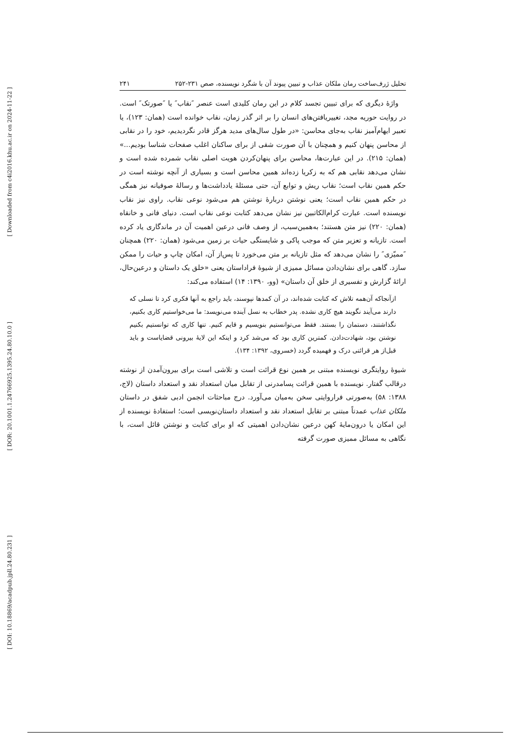[ Downloaded from c4i2016.khu.ac.ir on 2024-11-22 ]
[ DOR: 20.1001.1.24766925.1395.24.80.10.0 ]
[ DOI: 10.18869/acadpub.jpll.24.80.231 ]
تحلیل ژرف‌ساخت رمان ملکان عذاب و تبیین پیوند آن با شگرد نویسنده، صص ۲۳۱-۲۵۲ ۲۴۱
واژهٔ دیگری که برای تبیین تجسد کلام در این رمان کلیدی است عنصر ″نقاب″ یا ″صورتک″ است. در روایت حوریه مجد، تغییریافتن‌های انسان را بر اثر گذر زمان، نقاب خوانده است (همان: ۱۲۳)، یا تعبیر ایهام‌آمیز نقاب به‌جای محاسن: «در طول سال‌های مدید هرگز قادر نگردیدیم، خود را در نقابی از محاسن پنهان کنیم و همچنان با آن صورت شقی از برای ساکنان اغلب صفحات شناسا بودیم...» (همان: ۲۱۵). در این عبارت‌ها، محاسن برای پنهان‌کردن هویت اصلی نقاب شمرده شده است و نشان می‌دهد نقابی هم که به زکریا زده‌اند همین محاسن است و بسیاری از آنچه نوشته است در حکم همین نقاب است؛ نقاب ریش و توابع آن، حتی مسئلهٔ یادداشت‌ها و رسالهٔ صوفیانه نیز همگی در حکم همین نقاب است؛ یعنی نوشتن دربارهٔ نوشتن هم می‌شود نوعی نقاب. راوی نیز نقاب نویسنده است. عبارت کرام‌الکاتبین نیز نشان می‌دهد کتابت نوعی نقاب است. دنیای فانی و خانقاه (همان: ۲۲۰) نیز متن هستند؛ به‌همین‌سبب، از وصف فانی درعین اهمیت آن در ماندگاری یاد کرده است. تازیانه و تعزیر متن که موجب پاکی و شایستگی حیات بر زمین می‌شود (همان: ۲۲۰) همچنان ″ممیّزی″ را نشان می‌دهد که مثل تازیانه بر متن می‌خورد تا پس‌از آن، امکان چاپ و حیات را ممکن سازد. گاهی برای نشان‌دادن مسائل ممیزی از شیوهٔ فراداستان یعنی «خلق یک داستان و درعین‌حال، ارائهٔ گزارش و تفسیری از خلق آن داستان» (وو، ۱۳۹۰: ۱۴) استفاده می‌کند:
ازآنجاکه آن‌همه تلاش که کتابت شده‌اند، در آن کمدها نپوسند، باید راجع به آنها فکری کرد تا نسلی که دارند می‌آیند نگویند هیچ کاری نشده. پدر خطاب به نسل آینده می‌نویسد: ما می‌خواستیم کاری بکنیم، نگذاشتند، دستمان را بستند. فقط می‌توانستیم بنویسیم و قایم کنیم. تنها کاری که توانستیم بکنیم نوشتن بود، شهادت‌دادن. کمترین کاری بود که می‌شد کرد و اینکه این لایهٔ بیرونی قضایاست و باید قبل‌از هر قرائتی درک و فهمیده گردد (خسروی، ۱۳۹۲: ۱۳۴).
شیوهٔ روایتگری نویسنده مبتنی بر همین نوع قرائت است و تلاشی است برای بیرون‌آمدن از نوشته درقالب گفتار. نویسنده با همین قرائت پسامدرنی از تقابل میان استعداد نقد و استعداد داستان (لاج، ۱۳۸۸: ۵۸) به‌صورتی فراروایتی سخن به‌میان می‌آورد. درج مباحثات انجمن ادبی شفق در داستان ملکان عذاب عمدتاً مبتنی بر تقابل استعداد نقد و استعداد داستان‌نویسی است؛ استفادهٔ نویسنده از این امکان یا درون‌مایهٔ کهن درعین نشان‌دادن اهمیتی که او برای کتابت و نوشتن قائل است، با نگاهی به مسائل ممیزی صورت گرفته